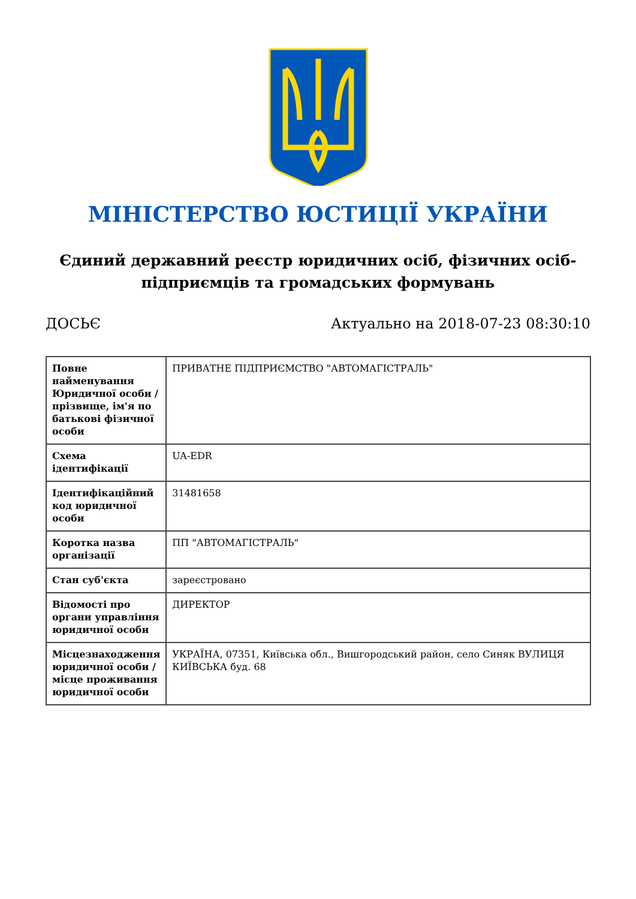МІНІСТЕРСТВО ЮСТИЦІЇ УКРАЇНИ
Єдиний державний реєстр юридичних осіб, фізичних осіб-підприємців та громадських формувань
ДОСЬЄ Актуально на 2018-07-23 08:30:10
| Повне найменування Юридичної особи / прізвище, ім'я по батькові фізичної особи | ПРИВАТНЕ ПІДПРИЄМСТВО "АВТОМАГІСТРАЛЬ" |
| Схема ідентифікації | UA-EDR |
| Ідентифікаційний код юридичної особи | 31481658 |
| Коротка назва організації | ПП "АВТОМАГІСТРАЛЬ" |
| Стан суб'єкта | зареєстровано |
| Відомості про органи управління юридичної особи | ДИРЕКТОР |
| Місцезнаходження юридичної особи / місце проживання юридичної особи | УКРАЇНА, 07351, Київська обл., Вишгородський район, село Синяк ВУЛИЦЯ КИЇВСЬКА буд. 68 |